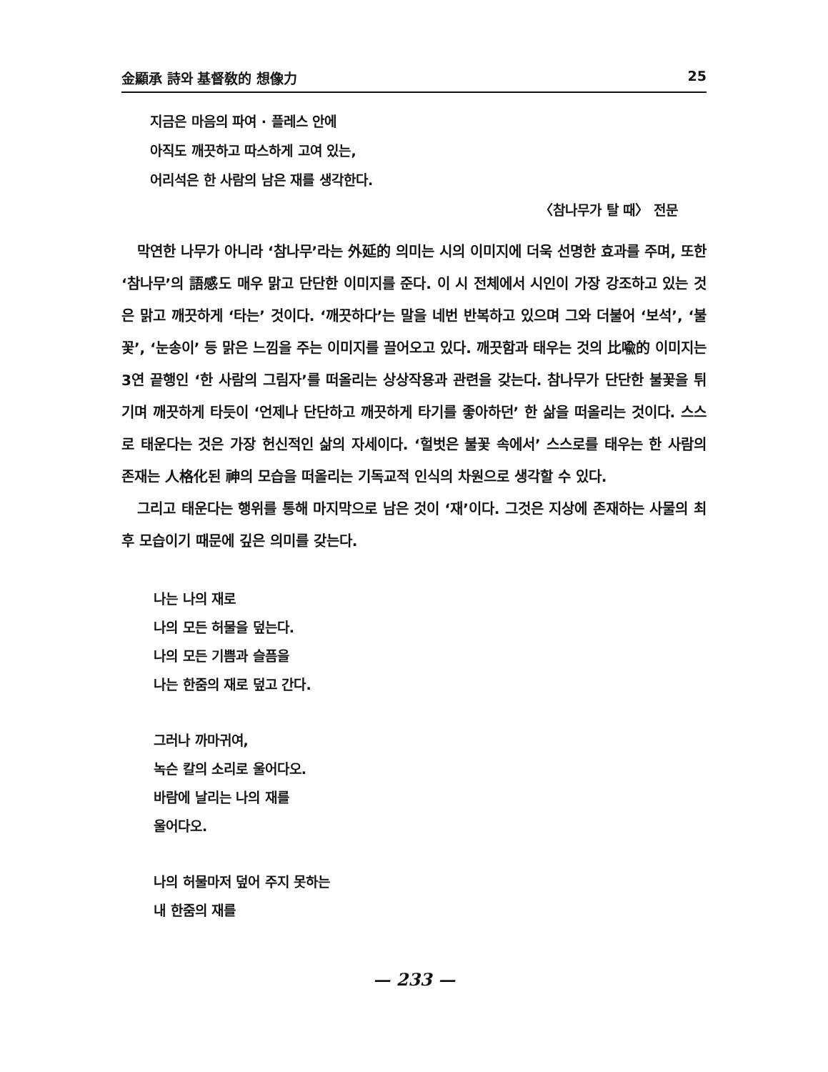金顯承 詩와 基督敎的 想像力 25
지금은 마음의 파여 · 플레스 안에
아직도 깨끗하고 따스하게 고여 있는,
어리석은 한 사람의 남은 재를 생각한다.
〈참나무가 탈 때〉 전문
막연한 나무가 아니라 ‘참나무’라는 外延的 의미는 시의 이미지에 더욱 선명한 효과를 주며, 또한 ‘참나무’의 語感도 매우 맑고 단단한 이미지를 준다. 이 시 전체에서 시인이 가장 강조하고 있는 것은 맑고 깨끗하게 ‘타는’ 것이다. ‘깨끗하다’는 말을 네번 반복하고 있으며 그와 더불어 ‘보석’, ‘불꽃’, ‘눈송이’ 등 맑은 느낌을 주는 이미지를 끌어오고 있다. 깨끗함과 태우는 것의 比喩的 이미지는 3연 끝행인 ‘한 사람의 그림자’를 떠올리는 상상작용과 관련을 갖는다. 참나무가 단단한 불꽃을 튀기며 깨끗하게 타듯이 ‘언제나 단단하고 깨끗하게 타기를 좋아하던’ 한 삶을 떠올리는 것이다. 스스로 태운다는 것은 가장 헌신적인 삶의 자세이다. ‘헐벗은 불꽃 속에서’ 스스로를 태우는 한 사람의 존재는 人格化된 神의 모습을 떠올리는 기독교적 인식의 차원으로 생각할 수 있다.
그리고 태운다는 행위를 통해 마지막으로 남은 것이 ‘재’이다. 그것은 지상에 존재하는 사물의 최후 모습이기 때문에 깊은 의미를 갖는다.
나는 나의 재로
나의 모든 허물을 덮는다.
나의 모든 기쁨과 슬픔을
나는 한줌의 재로 덮고 간다.
그러나 까마귀여,
녹슨 칼의 소리로 울어다오.
바람에 날리는 나의 재를
울어다오.
나의 허물마저 덮어 주지 못하는
내 한줌의 재를
— 233 —